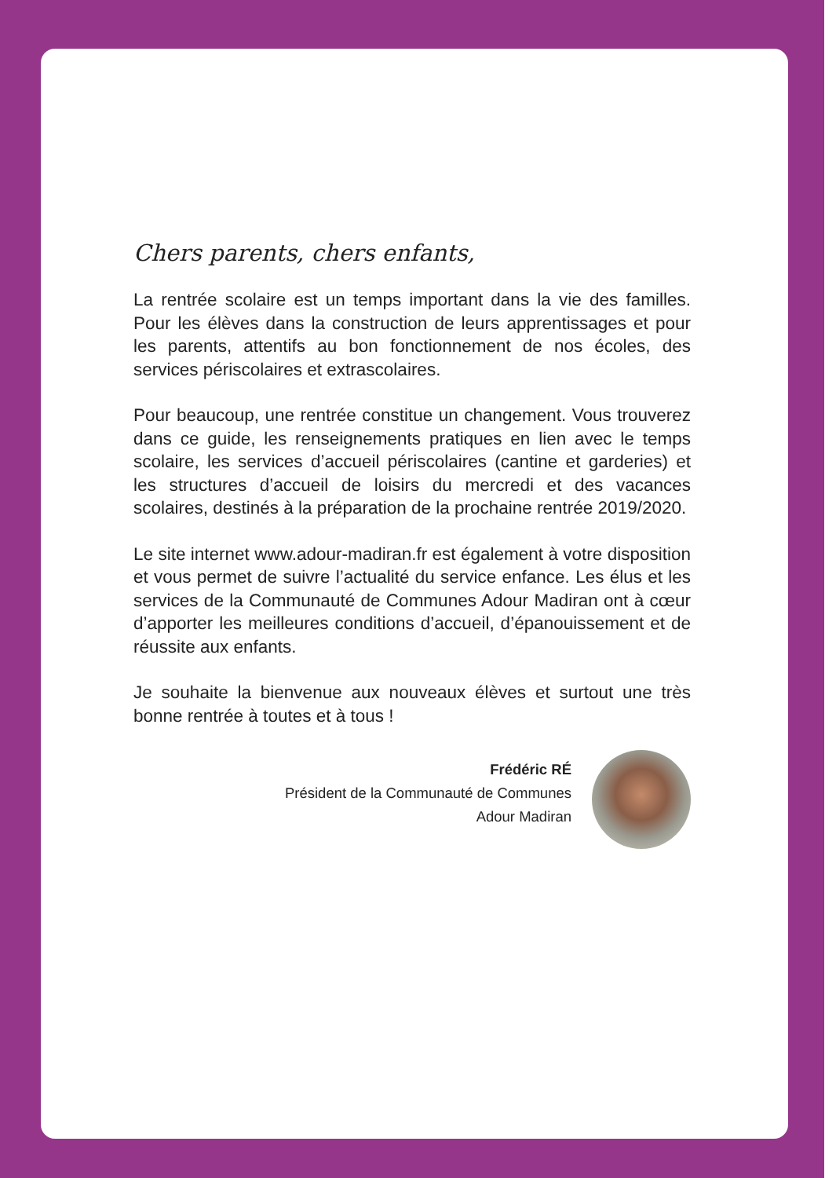Chers parents, chers enfants,
La rentrée scolaire est un temps important dans la vie des familles. Pour les élèves dans la construction de leurs apprentissages et pour les parents, attentifs au bon fonctionnement de nos écoles, des services périscolaires et extrascolaires.
Pour beaucoup, une rentrée constitue un changement. Vous trouverez dans ce guide, les renseignements pratiques en lien avec le temps scolaire, les services d’accueil périscolaires (cantine et garderies) et les structures d’accueil de loisirs du mercredi et des vacances scolaires, destinés à la préparation de la prochaine rentrée 2019/2020.
Le site internet www.adour-madiran.fr est également à votre disposition et vous permet de suivre l’actualité du service enfance. Les élus et les services de la Communauté de Communes Adour Madiran ont à cœur d’apporter les meilleures conditions d’accueil, d’épanouissement et de réussite aux enfants.
Je souhaite la bienvenue aux nouveaux élèves et surtout une très bonne rentrée à toutes et à tous !
Frédéric RÉ
Président de la Communauté de Communes
Adour Madiran